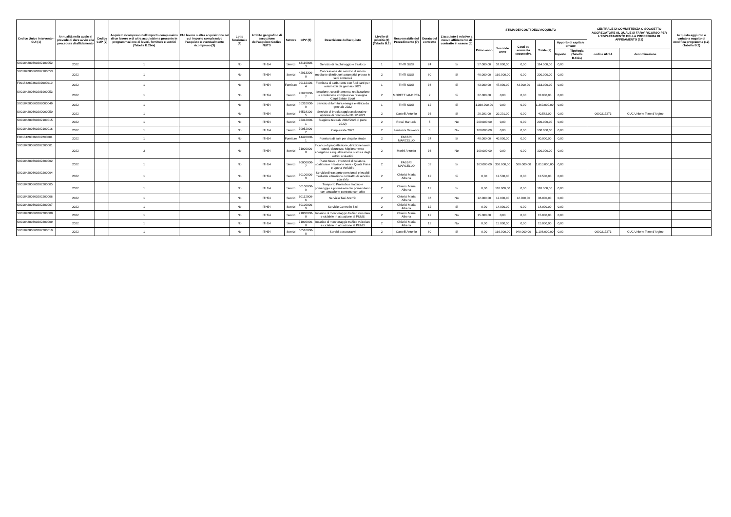| Codice Unico Intervento - CUI (1) | Annualità nella quale si prevede di dare avvio alla procedura di affidamento | Codice CUP (2) | Acquisto ricompreso nell'importo complessivo di un lavoro o di altra acquisizione presente in programmazione di lavori, forniture e servizi (Tabella B.2bis) | CUI lavoro o altra acquisizione nel cui importo complessivo l'acquisto è eventualmente ricompreso (3) | Lotto funzionale (4) | Ambito geografico di esecuzione dell'acquisto Codice NUTS | Settore | CPV (5) | Descrizione dell'acquisto | Livello di priorità (6) (Tabella B.1) | Responsabile del Procedimento (7) | Durata del contratto | L'acquisto è relativo a nuovo affidamento di contratto in essere (8) | STIMA DEI COSTI DELL'ACQUISTO | | | | | | CENTRALE DI COMMITTENZA O SOGGETTO AGGREGATORE AL QUALE SI FARA' RICORSO PER L'ESPLETAMENTO DELLA PROCEDURA DI AFFIDAMENTO (11) | | Acquisto aggiunto o variato a seguito di modifica programma (12) (Tabella B.2) |
| --- | --- | --- | --- | --- | --- | --- | --- | --- | --- | --- | --- | --- | --- | --- | --- | --- | --- | --- | --- | --- | --- | --- |
| | | | | | | | | | | | | | | Primo anno | Secondo anno | Costi su annualità successiva | Totale (9) | Apporto di capitale privato | | | | |
| | | | | | | | | | | | | | | | | | | Importo | Tipologia (Tabella B.1bis) | codice AUSA | denominazione | |
| S00184280360202100052 | 2022 | | 1 | | No | ITH54 | Servizi | 63110000-3 | Servizio di facchinaggio e trasloco | 1 | TINTI SUSI | 24 | Si | 57.000,00 | 57.000,00 | 0,00 | 114.000,00 | 0,00 | | | | |
| S00184280360202100053 | 2022 | | 1 | | No | ITH54 | Servizi | 42933300-8 | Concessione del servizio di ristoro mediante distributori automatici presso le sedi comunali | 2 | TINTI SUSI | 60 | Si | 40.000,00 | 160.000,00 | 0,00 | 200.000,00 | 0,00 | | | | |
| F00184280360202000010 | 2022 | | 1 | | No | ITH54 | Forniture | 09132100-4 | Fornitura di carburante con fuel card per automezzi da gennaio 2022 | 1 | TINTI SUSI | 36 | Si | 43.000,00 | 47.000,00 | 43.000,00 | 133.000,00 | 0,00 | | | | |
| S00184280360201900053 | 2022 | | 1 | | No | ITH54 | Servizi | 92622000-7 | Ideazione, coordinamento, realizzazione e conduzione complessiva rassegna Carpi Estate Sport | 2 | MORETTI ANDREA | 2 | Si | 32.000,00 | 0,00 | 0,00 | 32.000,00 | 0,00 | | | | |
| S00184280360202000049 | 2022 | | 1 | | No | ITH54 | Servizi | 65310000-9 | Servizio di fornitura energia elettrica da gennaio 2022 | 1 | TINTI SUSI | 12 | Si | 1.360.000,00 | 0,00 | 0,00 | 1.360.000,00 | 0,00 | | | | |
| S00184280360202000050 | 2022 | | 1 | | No | ITH54 | Servizi | 66518100-5 | Servizio di brookeraggio assicurativo - opzione di rinnovo dal 31.12.2021 | 2 | Castelli Antonio | 36 | Si | 20.291,00 | 20.291,00 | 0,00 | 40.582,00 | 0,00 | | 0000217273 | CUC Unione Terre d'Argine | |
| S00184280360202100015 | 2022 | | 1 | | No | ITH54 | Servizi | 92312000-1 | Stagione teatrale 2022/2023 (I parte 2022) | 2 | Rossi Manuela | 5 | No | 200.000,00 | 0,00 | 0,00 | 200.000,00 | 0,00 | | | | |
| S00184280360202100016 | 2022 | | 1 | | No | ITH54 | Servizi | 79952000-2 | Carpiestate 2022 | 2 | Lenzerini Giovanni | 6 | No | 100.000,00 | 0,00 | 0,00 | 100.000,00 | 0,00 | | | | |
| F00184280360202200001 | 2022 | | 1 | | No | ITH54 | Forniture | 14420000-1 | Fornitura di sale per disgelo strade | 2 | FABBRI MARCELLO | 24 | Si | 40.000,00 | 40.000,00 | 0,00 | 80.000,00 | 0,00 | | | | |
| S00184280360202200001 | 2022 | | 3 | | No | ITH54 | Servizi | 71000000-8 | Incarico di progettazione, direzione lavori, coord. sicurezza: Miglioramento energetico e riqualificazione sismica degli edifici scolastici | 2 | Morini Antonio | 36 | No | 100.000,00 | 0,00 | 0,00 | 100.000,00 | 0,00 | | | | |
| S00184280360202200002 | 2022 | | 1 | | No | ITH54 | Servizi | 90000000-7 | Piano Neve - Interventi di salatura, spalatura e rimozione neve - Quota Fissa e Quota Variabile | 2 | FABBRI MARCELLO | 32 | Si | 163.000,00 | 350.000,00 | 500.000,00 | 1.013.000,00 | 0,00 | | | | |
| S00184280360202200004 | 2022 | | 1 | | No | ITH54 | Servizi | 60100000-9 | Servizio di trasporto pensionati e invalidi mediante attuazione contratto di servizio con aMo | 2 | Chierici Maria Alberta | 12 | Si | 0,00 | 12.500,00 | 0,00 | 12.500,00 | 0,00 | | | | |
| S00184280360202200005 | 2022 | | 1 | | No | ITH54 | Servizi | 60100000-9 | Trasporto Prontobus mattino e pomeriggio e potenziamento pomeridiano con attuazione contratto con aMo | 2 | Chierici Maria Alberta | 12 | Si | 0,00 | 110.000,00 | 0,00 | 110.000,00 | 0,00 | | | | |
| S00184280360202200006 | 2022 | | 1 | | No | ITH54 | Servizi | 60112000-6 | Servizio Taxi Anch'io | 2 | Chierici Maria Alberta | 36 | No | 12.000,00 | 12.000,00 | 12.000,00 | 36.000,00 | 0,00 | | | | |
| S00184280360202200007 | 2022 | | 1 | | No | ITH54 | Servizi | 60100000-9 | Servizio Centro in Bici | 2 | Chierici Maria Alberta | 12 | Si | 0,00 | 14.000,00 | 0,00 | 14.000,00 | 0,00 | | | | |
| S00184280360202200008 | 2022 | | 1 | | No | ITH54 | Servizi | 71000000-8 | Incarico di monitoraggio traffico veicolare e ciclabile in attuazione al PUMS | 2 | Chierici Maria Alberta | 12 | No | 15.000,00 | 0,00 | 0,00 | 15.000,00 | 0,00 | | | | |
| S00184280360202200009 | 2022 | | 1 | | No | ITH54 | Servizi | 71000000-8 | Incarico di monitoraggio traffico veicolare e ciclabile in attuazione al PUMS | 2 | Chierici Maria Alberta | 12 | No | 0,00 | 15.000,00 | 0,00 | 15.000,00 | 0,00 | | | | |
| S00184280360202200010 | 2022 | | 1 | | No | ITH54 | Servizi | 66516000-0 | Servizi assucurativi | 2 | Castelli Antonio | 60 | Si | 0,00 | 166.000,00 | 940.000,00 | 1.106.000,00 | 0,00 | | 0000217273 | CUC Unione Terre d'Argine | |